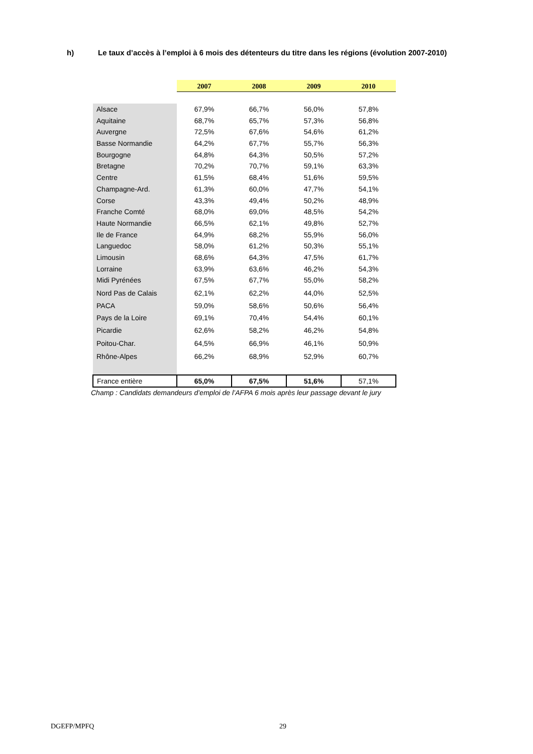h) Le taux d’accès à l’emploi à 6 mois des détenteurs du titre dans les régions (évolution 2007-2010)
| | 2007 | 2008 | 2009 | 2010 |
| Alsace | 67,9% | 66,7% | 56,0% | 57,8% |
| Aquitaine | 68,7% | 65,7% | 57,3% | 56,8% |
| Auvergne | 72,5% | 67,6% | 54,6% | 61,2% |
| Basse Normandie | 64,2% | 67,7% | 55,7% | 56,3% |
| Bourgogne | 64,8% | 64,3% | 50,5% | 57,2% |
| Bretagne | 70,2% | 70,7% | 59,1% | 63,3% |
| Centre | 61,5% | 68,4% | 51,6% | 59,5% |
| Champagne-Ard. | 61,3% | 60,0% | 47,7% | 54,1% |
| Corse | 43,3% | 49,4% | 50,2% | 48,9% |
| Franche Comté | 68,0% | 69,0% | 48,5% | 54,2% |
| Haute Normandie | 66,5% | 62,1% | 49,8% | 52,7% |
| Ile de France | 64,9% | 68,2% | 55,9% | 56,0% |
| Languedoc | 58,0% | 61,2% | 50,3% | 55,1% |
| Limousin | 68,6% | 64,3% | 47,5% | 61,7% |
| Lorraine | 63,9% | 63,6% | 46,2% | 54,3% |
| Midi Pyrénées | 67,5% | 67,7% | 55,0% | 58,2% |
| Nord Pas de Calais | 62,1% | 62,2% | 44,0% | 52,5% |
| PACA | 59,0% | 58,6% | 50,6% | 56,4% |
| Pays de la Loire | 69,1% | 70,4% | 54,4% | 60,1% |
| Picardie | 62,6% | 58,2% | 46,2% | 54,8% |
| Poitou-Char. | 64,5% | 66,9% | 46,1% | 50,9% |
| Rhône-Alpes | 66,2% | 68,9% | 52,9% | 60,7% |
| France entière | 65,0% | 67,5% | 51,6% | 57,1% |
Champ : Candidats demandeurs d’emploi de l’AFPA 6 mois après leur passage devant le jury
DGEFP/MPFQ 29